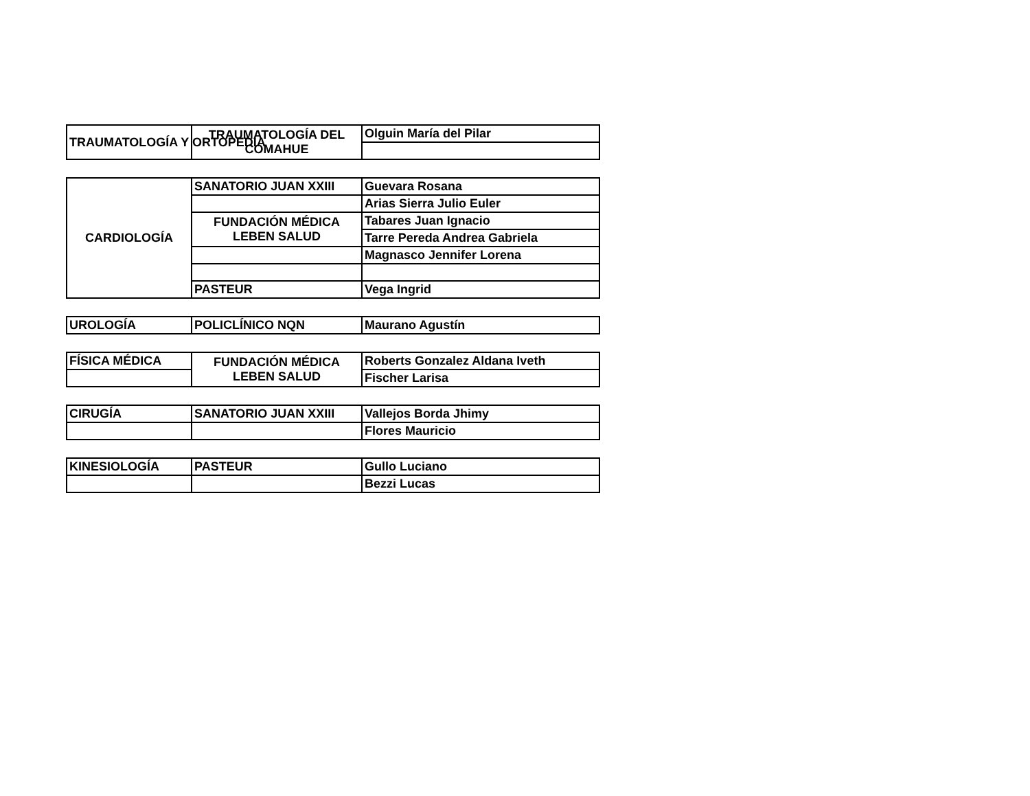| TRAUMATOLOGÍA Y ORTOPEDIA | TRAUMATOLOGÍA DEL COMAHUE | Olguin María del Pilar |
| CARDIOLOGÍA | SANATORIO JUAN XXIII | Guevara Rosana |
| | | Arias Sierra Julio Euler |
| | FUNDACIÓN MÉDICA LEBEN SALUD | Tabares Juan Ignacio |
| | | Tarre Pereda Andrea Gabriela |
| | | Magnasco Jennifer Lorena |
| | PASTEUR | Vega Ingrid |
| UROLOGÍA | POLICLÍNICO NQN | Maurano Agustín |
| FÍSICA MÉDICA | FUNDACIÓN MÉDICA LEBEN SALUD | Roberts Gonzalez Aldana Iveth |
| | | Fischer Larisa |
| CIRUGÍA | SANATORIO JUAN XXIII | Vallejos Borda Jhimy |
| | | Flores Mauricio |
| KINESIOLOGÍA | PASTEUR | Gullo Luciano |
| | | Bezzi Lucas |